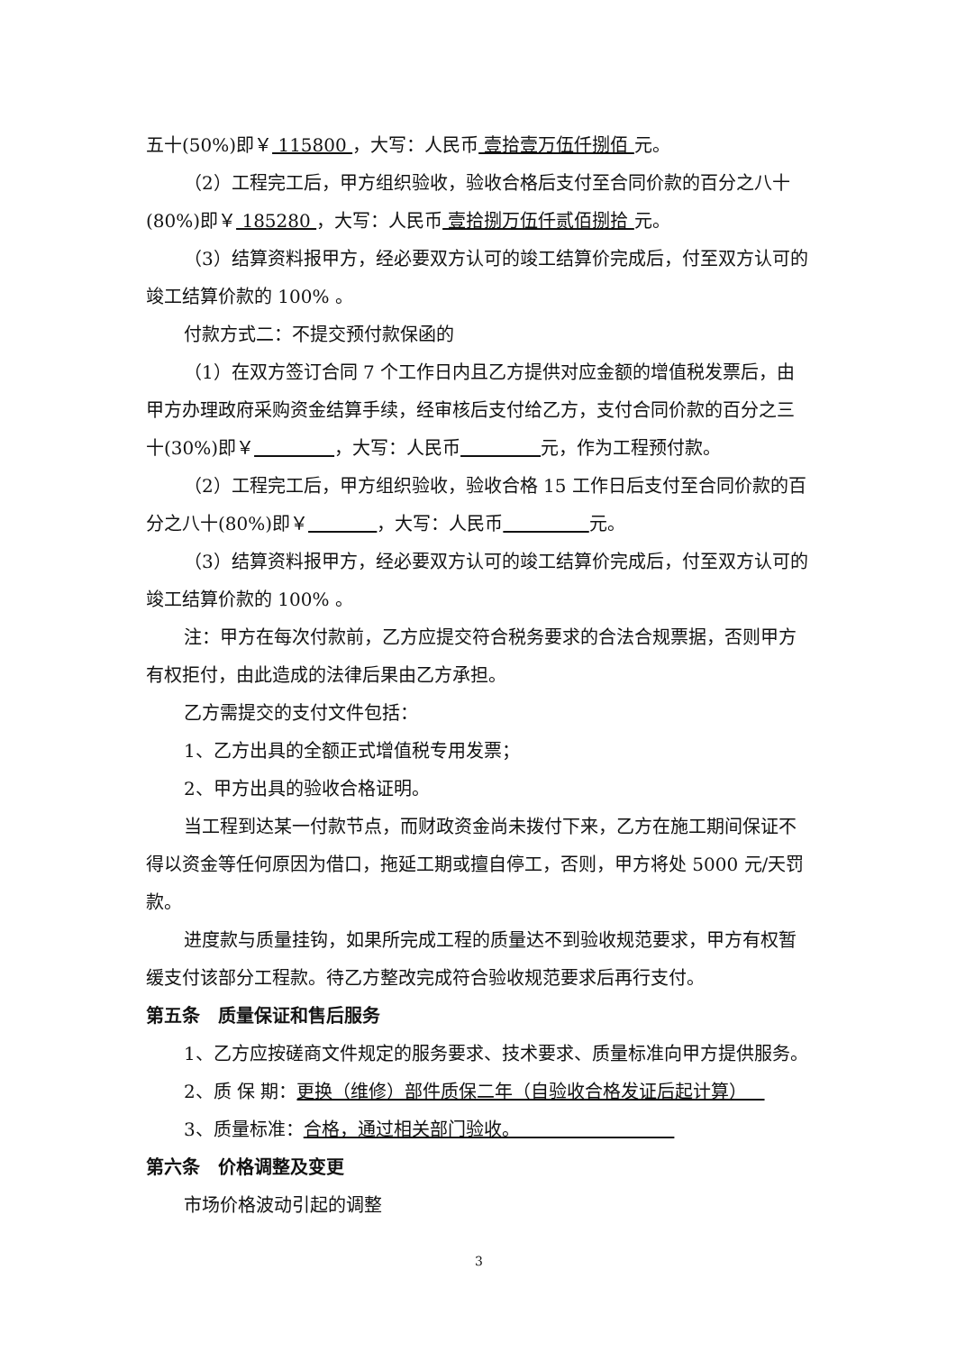五十(50%)即￥ 115800 ，大写：人民币 壹拾壹万伍仟捌佰 元。
（2）工程完工后，甲方组织验收，验收合格后支付至合同价款的百分之八十(80%)即￥ 185280 ，大写：人民币 壹拾捌万伍仟贰佰捌拾 元。
（3）结算资料报甲方，经必要双方认可的竣工结算价完成后，付至双方认可的竣工结算价款的 100% 。
付款方式二：不提交预付款保函的
（1）在双方签订合同 7 个工作日内且乙方提供对应金额的增值税发票后，由甲方办理政府采购资金结算手续，经审核后支付给乙方，支付合同价款的百分之三十(30%)即￥ ，大写：人民币 元，作为工程预付款。
（2）工程完工后，甲方组织验收，验收合格 15 工作日后支付至合同价款的百分之八十(80%)即￥ ，大写：人民币 元。
（3）结算资料报甲方，经必要双方认可的竣工结算价完成后，付至双方认可的竣工结算价款的 100% 。
注：甲方在每次付款前，乙方应提交符合税务要求的合法合规票据，否则甲方有权拒付，由此造成的法律后果由乙方承担。
乙方需提交的支付文件包括：
1、乙方出具的全额正式增值税专用发票；
2、甲方出具的验收合格证明。
当工程到达某一付款节点，而财政资金尚未拨付下来，乙方在施工期间保证不得以资金等任何原因为借口，拖延工期或擅自停工，否则，甲方将处 5000 元/天罚款。
进度款与质量挂钩，如果所完成工程的质量达不到验收规范要求，甲方有权暂缓支付该部分工程款。待乙方整改完成符合验收规范要求后再行支付。
第五条　质量保证和售后服务
1、乙方应按磋商文件规定的服务要求、技术要求、质量标准向甲方提供服务。
2、质 保 期：更换（维修）部件质保二年（自验收合格发证后起计算）
3、质量标准：合格，通过相关部门验收。
第六条　价格调整及变更
市场价格波动引起的调整
3